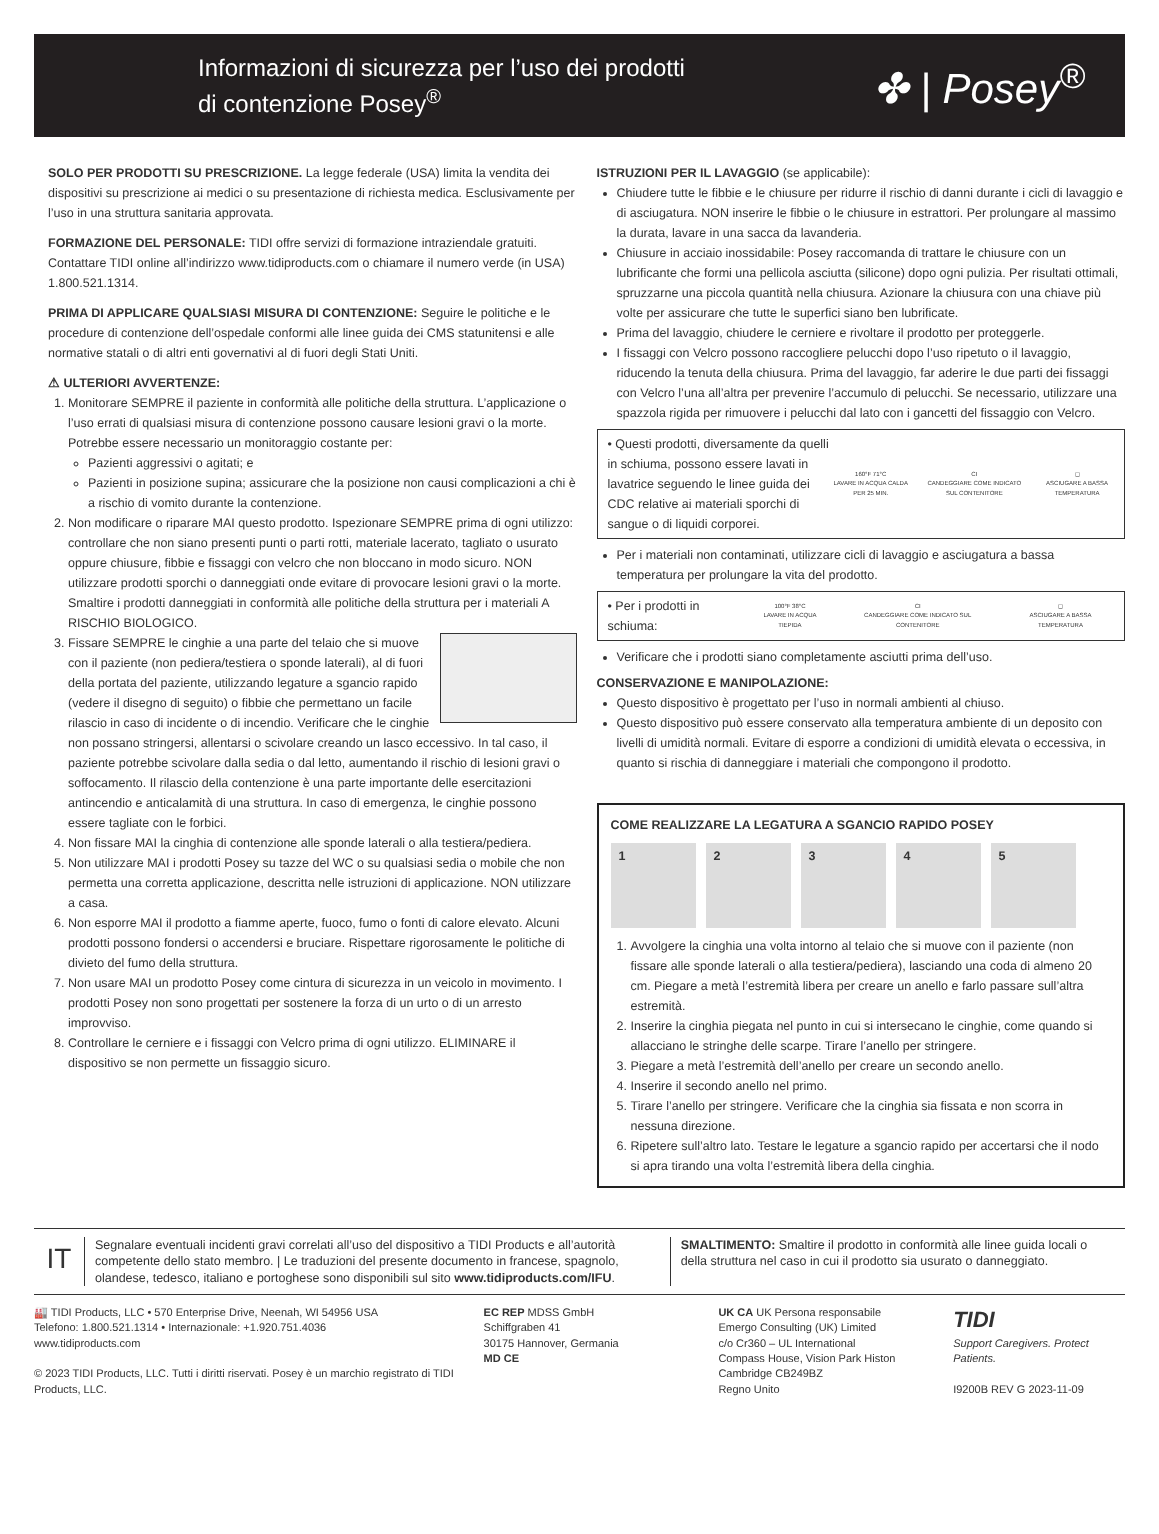Informazioni di sicurezza per l’uso dei prodotti
di contenzione Posey<sup>®</sup>
✤ | Posey<sup>®</sup>
SOLO PER PRODOTTI SU PRESCRIZIONE. La legge federale (USA) limita la vendita dei dispositivi su prescrizione ai medici o su presentazione di richiesta medica. Esclusivamente per l’uso in una struttura sanitaria approvata.
FORMAZIONE DEL PERSONALE: TIDI offre servizi di formazione intraziendale gratuiti. Contattare TIDI online all’indirizzo www.tidiproducts.com o chiamare il numero verde (in USA) 1.800.521.1314.
PRIMA DI APPLICARE QUALSIASI MISURA DI CONTENZIONE: Seguire le politiche e le procedure di contenzione dell’ospedale conformi alle linee guida dei CMS statunitensi e alle normative statali o di altri enti governativi al di fuori degli Stati Uniti.
⚠ ULTERIORI AVVERTENZE:
1. Monitorare SEMPRE il paziente in conformità alle politiche della struttura. L’applicazione o l’uso errati di qualsiasi misura di contenzione possono causare lesioni gravi o la morte. Potrebbe essere necessario un monitoraggio costante per:
Pazienti aggressivi o agitati; e
Pazienti in posizione supina; assicurare che la posizione non causi complicazioni a chi è a rischio di vomito durante la contenzione.
2. Non modificare o riparare MAI questo prodotto. Ispezionare SEMPRE prima di ogni utilizzo: controllare che non siano presenti punti o parti rotti, materiale lacerato, tagliato o usurato oppure chiusure, fibbie e fissaggi con velcro che non bloccano in modo sicuro. NON utilizzare prodotti sporchi o danneggiati onde evitare di provocare lesioni gravi o la morte. Smaltire i prodotti danneggiati in conformità alle politiche della struttura per i materiali A RISCHIO BIOLOGICO.
3. Fissare SEMPRE le cinghie a una parte del telaio che si muove con il paziente (non pediera/testiera o sponde laterali), al di fuori della portata del paziente, utilizzando legature a sgancio rapido (vedere il disegno di seguito) o fibbie che permettano un facile rilascio in caso di incidente o di incendio. Verificare che le cinghie non possano stringersi, allentarsi o scivolare creando un lasco eccessivo. In tal caso, il paziente potrebbe scivolare dalla sedia o dal letto, aumentando il rischio di lesioni gravi o soffocamento. Il rilascio della contenzione è una parte importante delle esercitazioni antincendio e anticalamità di una struttura. In caso di emergenza, le cinghie possono essere tagliate con le forbici.
4. Non fissare MAI la cinghia di contenzione alle sponde laterali o alla testiera/pediera.
5. Non utilizzare MAI i prodotti Posey su tazze del WC o su qualsiasi sedia o mobile che non permetta una corretta applicazione, descritta nelle istruzioni di applicazione. NON utilizzare a casa.
6. Non esporre MAI il prodotto a fiamme aperte, fuoco, fumo o fonti di calore elevato. Alcuni prodotti possono fondersi o accendersi e bruciare. Rispettare rigorosamente le politiche di divieto del fumo della struttura.
7. Non usare MAI un prodotto Posey come cintura di sicurezza in un veicolo in movimento. I prodotti Posey non sono progettati per sostenere la forza di un urto o di un arresto improvviso.
8. Controllare le cerniere e i fissaggi con Velcro prima di ogni utilizzo. ELIMINARE il dispositivo se non permette un fissaggio sicuro.
ISTRUZIONI PER IL LAVAGGIO (se applicabile):
Chiudere tutte le fibbie e le chiusure per ridurre il rischio di danni durante i cicli di lavaggio e di asciugatura. NON inserire le fibbie o le chiusure in estrattori. Per prolungare al massimo la durata, lavare in una sacca da lavanderia.
Chiusure in acciaio inossidabile: Posey raccomanda di trattare le chiusure con un lubrificante che formi una pellicola asciutta (silicone) dopo ogni pulizia. Per risultati ottimali, spruzzarne una piccola quantità nella chiusura. Azionare la chiusura con una chiave più volte per assicurare che tutte le superfici siano ben lubrificate.
Prima del lavaggio, chiudere le cerniere e rivoltare il prodotto per proteggerle.
I fissaggi con Velcro possono raccogliere pelucchi dopo l’uso ripetuto o il lavaggio, riducendo la tenuta della chiusura. Prima del lavaggio, far aderire le due parti dei fissaggi con Velcro l’una all’altra per prevenire l’accumulo di pelucchi. Se necessario, utilizzare una spazzola rigida per rimuovere i pelucchi dal lato con i gancetti del fissaggio con Velcro.
• Questi prodotti, diversamente da quelli in schiuma, possono essere lavati in lavatrice seguendo le linee guida dei CDC relative ai materiali sporchi di sangue o di liquidi corporei.
160°F 71°C
LAVARE IN ACQUA CALDA PER 25 MIN.
CI
CANDEGGIARE COME INDICATO SUL CONTENITORE
◻
ASCIUGARE A BASSA TEMPERATURA
Per i materiali non contaminati, utilizzare cicli di lavaggio e asciugatura a bassa temperatura per prolungare la vita del prodotto.
• Per i prodotti in schiuma:
100°F 38°C
LAVARE IN ACQUA TIEPIDA
CI
CANDEGGIARE COME INDICATO SUL CONTENITORE
◻
ASCIUGARE A BASSA TEMPERATURA
Verificare che i prodotti siano completamente asciutti prima dell’uso.
CONSERVAZIONE E MANIPOLAZIONE:
Questo dispositivo è progettato per l’uso in normali ambienti al chiuso.
Questo dispositivo può essere conservato alla temperatura ambiente di un deposito con livelli di umidità normali. Evitare di esporre a condizioni di umidità elevata o eccessiva, in quanto si rischia di danneggiare i materiali che compongono il prodotto.
COME REALIZZARE LA LEGATURA A SGANCIO RAPIDO POSEY
1 2 3 4 5
1. Avvolgere la cinghia una volta intorno al telaio che si muove con il paziente (non fissare alle sponde laterali o alla testiera/pediera), lasciando una coda di almeno 20 cm. Piegare a metà l’estremità libera per creare un anello e farlo passare sull’altra estremità.
2. Inserire la cinghia piegata nel punto in cui si intersecano le cinghie, come quando si allacciano le stringhe delle scarpe. Tirare l’anello per stringere.
3. Piegare a metà l’estremità dell’anello per creare un secondo anello.
4. Inserire il secondo anello nel primo.
5. Tirare l’anello per stringere. Verificare che la cinghia sia fissata e non scorra in nessuna direzione.
6. Ripetere sull’altro lato. Testare le legature a sgancio rapido per accertarsi che il nodo si apra tirando una volta l’estremità libera della cinghia.
IT
Segnalare eventuali incidenti gravi correlati all’uso del dispositivo a TIDI Products e all’autorità competente dello stato membro. | Le traduzioni del presente documento in francese, spagnolo, olandese, tedesco, italiano e portoghese sono disponibili sul sito www.tidiproducts.com/IFU.
SMALTIMENTO: Smaltire il prodotto in conformità alle linee guida locali o della struttura nel caso in cui il prodotto sia usurato o danneggiato.
🏭 TIDI Products, LLC • 570 Enterprise Drive, Neenah, WI 54956 USA
Telefono: 1.800.521.1314 • Internazionale: +1.920.751.4036
www.tidiproducts.com
© 2023 TIDI Products, LLC. Tutti i diritti riservati. Posey è un marchio registrato di TIDI Products, LLC.
EC REP MDSS GmbH
Schiffgraben 41
30175 Hannover, Germania
MD CE
UK CA UK Persona responsabile
Emergo Consulting (UK) Limited
c/o Cr360 – UL International
Compass House, Vision Park Histon
Cambridge CB249BZ
Regno Unito
TIDI
Support Caregivers. Protect Patients.
I9200B REV G 2023-11-09